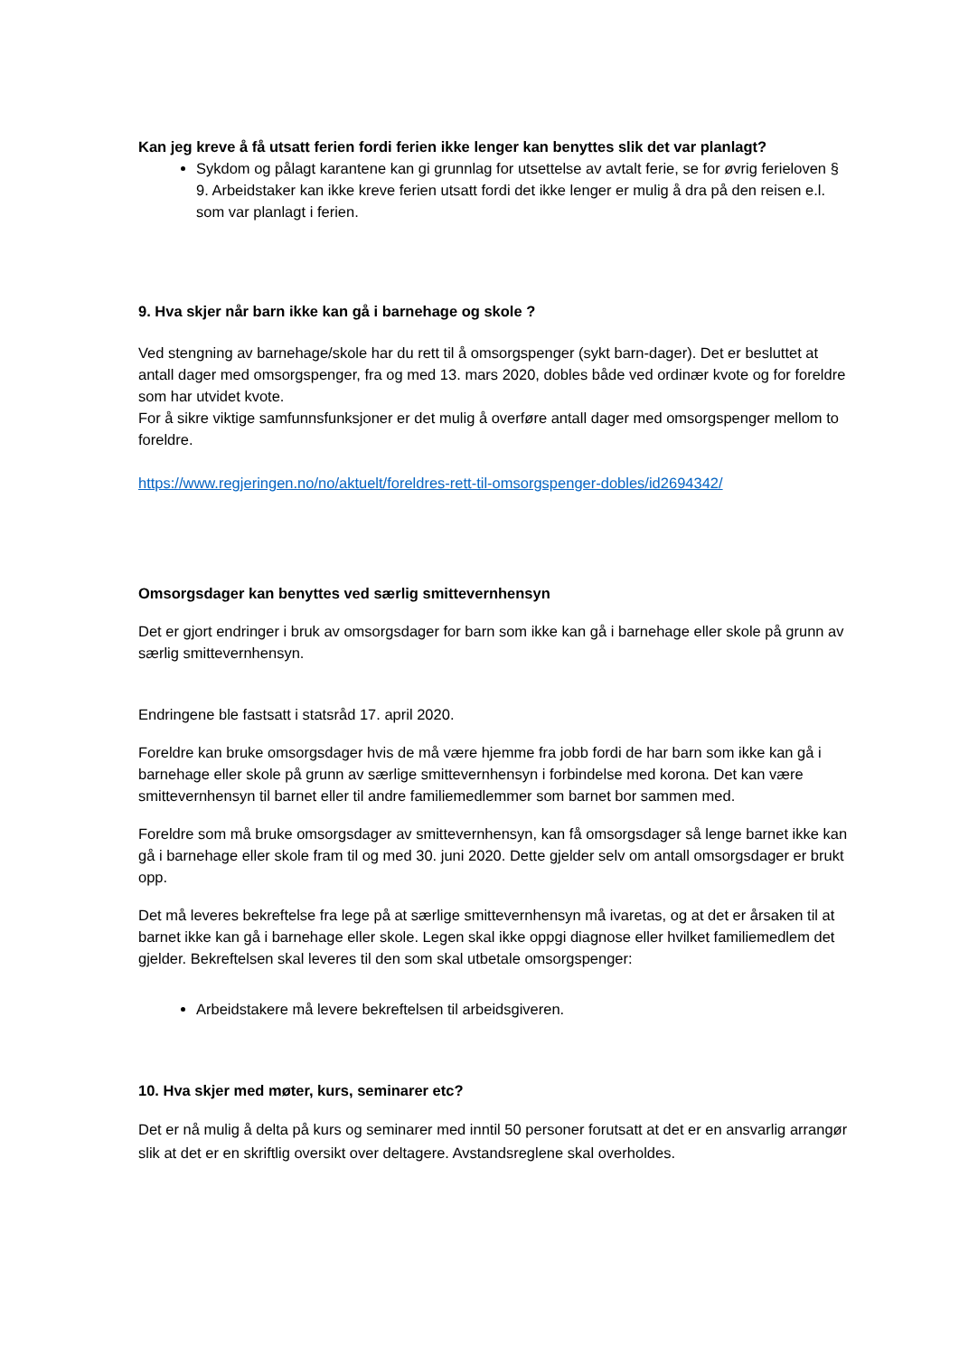Kan jeg kreve å få utsatt ferien fordi ferien ikke lenger kan benyttes slik det var planlagt?
Sykdom og pålagt karantene kan gi grunnlag for utsettelse av avtalt ferie, se for øvrig ferieloven § 9. Arbeidstaker kan ikke kreve ferien utsatt fordi det ikke lenger er mulig å dra på den reisen e.l. som var planlagt i ferien.
9. Hva skjer når barn ikke kan gå i barnehage og skole ?
Ved stengning av barnehage/skole har du rett til å omsorgspenger (sykt barn-dager). Det er besluttet at antall dager med omsorgspenger, fra og med 13. mars 2020, dobles både ved ordinær kvote og for foreldre som har utvidet kvote.
For å sikre viktige samfunnsfunksjoner er det mulig å overføre antall dager med omsorgspenger mellom to foreldre.
https://www.regjeringen.no/no/aktuelt/foreldres-rett-til-omsorgspenger-dobles/id2694342/
Omsorgsdager kan benyttes ved særlig smittevernhensyn
Det er gjort endringer i bruk av omsorgsdager for barn som ikke kan gå i barnehage eller skole på grunn av særlig smittevernhensyn.
Endringene ble fastsatt i statsråd 17. april 2020.
Foreldre kan bruke omsorgsdager hvis de må være hjemme fra jobb fordi de har barn som ikke kan gå i barnehage eller skole på grunn av særlige smittevernhensyn i forbindelse med korona. Det kan være smittevernhensyn til barnet eller til andre familiemedlemmer som barnet bor sammen med.
Foreldre som må bruke omsorgsdager av smittevernhensyn, kan få omsorgsdager så lenge barnet ikke kan gå i barnehage eller skole fram til og med 30. juni 2020. Dette gjelder selv om antall omsorgsdager er brukt opp.
Det må leveres bekreftelse fra lege på at særlige smittevernhensyn må ivaretas, og at det er årsaken til at barnet ikke kan gå i barnehage eller skole. Legen skal ikke oppgi diagnose eller hvilket familiemedlem det gjelder. Bekreftelsen skal leveres til den som skal utbetale omsorgspenger:
Arbeidstakere må levere bekreftelsen til arbeidsgiveren.
10. Hva skjer med møter, kurs, seminarer etc?
Det er nå mulig å delta på kurs og seminarer med inntil 50 personer forutsatt at det er en ansvarlig arrangør slik at det er en skriftlig oversikt over deltagere. Avstandsreglene skal overholdes.